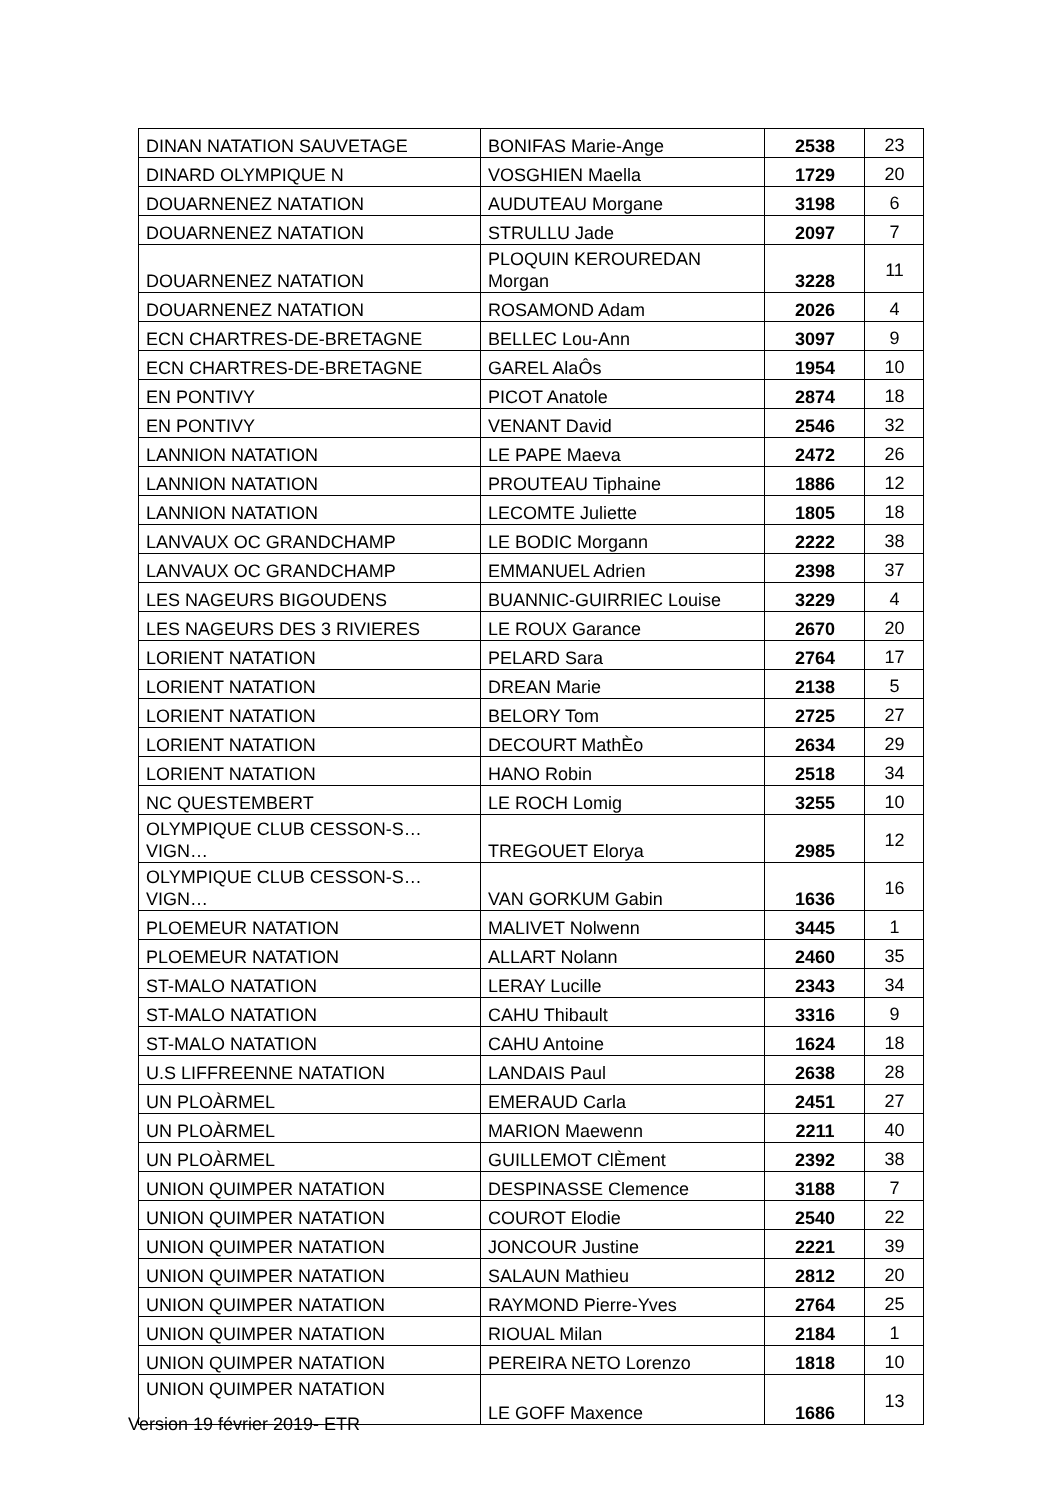| DINAN NATATION SAUVETAGE | BONIFAS Marie-Ange | 2538 | 23 |
| DINARD OLYMPIQUE N | VOSGHIEN Maella | 1729 | 20 |
| DOUARNENEZ NATATION | AUDUTEAU Morgane | 3198 | 6 |
| DOUARNENEZ NATATION | STRULLU Jade | 2097 | 7 |
| DOUARNENEZ NATATION | PLOQUIN KEROUREDAN Morgan | 3228 | 11 |
| DOUARNENEZ NATATION | ROSAMOND Adam | 2026 | 4 |
| ECN CHARTRES-DE-BRETAGNE | BELLEC Lou-Ann | 3097 | 9 |
| ECN CHARTRES-DE-BRETAGNE | GAREL AlaÔs | 1954 | 10 |
| EN PONTIVY | PICOT Anatole | 2874 | 18 |
| EN PONTIVY | VENANT David | 2546 | 32 |
| LANNION NATATION | LE PAPE Maeva | 2472 | 26 |
| LANNION NATATION | PROUTEAU Tiphaine | 1886 | 12 |
| LANNION NATATION | LECOMTE Juliette | 1805 | 18 |
| LANVAUX OC GRANDCHAMP | LE BODIC Morgann | 2222 | 38 |
| LANVAUX OC GRANDCHAMP | EMMANUEL Adrien | 2398 | 37 |
| LES NAGEURS BIGOUDENS | BUANNIC-GUIRRIEC Louise | 3229 | 4 |
| LES NAGEURS DES 3 RIVIERES | LE ROUX Garance | 2670 | 20 |
| LORIENT NATATION | PELARD Sara | 2764 | 17 |
| LORIENT NATATION | DREAN Marie | 2138 | 5 |
| LORIENT NATATION | BELORY Tom | 2725 | 27 |
| LORIENT NATATION | DECOURT MathÈo | 2634 | 29 |
| LORIENT NATATION | HANO Robin | 2518 | 34 |
| NC QUESTEMBERT | LE ROCH Lomig | 3255 | 10 |
| OLYMPIQUE CLUB CESSON-S…VIGN… | TREGOUET Elorya | 2985 | 12 |
| OLYMPIQUE CLUB CESSON-S…VIGN… | VAN GORKUM Gabin | 1636 | 16 |
| PLOEMEUR NATATION | MALIVET Nolwenn | 3445 | 1 |
| PLOEMEUR NATATION | ALLART Nolann | 2460 | 35 |
| ST-MALO NATATION | LERAY Lucille | 2343 | 34 |
| ST-MALO NATATION | CAHU Thibault | 3316 | 9 |
| ST-MALO NATATION | CAHU Antoine | 1624 | 18 |
| U.S LIFFREENNE NATATION | LANDAIS Paul | 2638 | 28 |
| UN PLOÀRMEL | EMERAUD Carla | 2451 | 27 |
| UN PLOÀRMEL | MARION Maewenn | 2211 | 40 |
| UN PLOÀRMEL | GUILLEMOT ClÈment | 2392 | 38 |
| UNION QUIMPER NATATION | DESPINASSE Clemence | 3188 | 7 |
| UNION QUIMPER NATATION | COUROT Elodie | 2540 | 22 |
| UNION QUIMPER NATATION | JONCOUR Justine | 2221 | 39 |
| UNION QUIMPER NATATION | SALAUN Mathieu | 2812 | 20 |
| UNION QUIMPER NATATION | RAYMOND Pierre-Yves | 2764 | 25 |
| UNION QUIMPER NATATION | RIOUAL Milan | 2184 | 1 |
| UNION QUIMPER NATATION | PEREIRA NETO Lorenzo | 1818 | 10 |
| UNION QUIMPER NATATION | LE GOFF Maxence | 1686 | 13 |
Version 19 février 2019- ETR